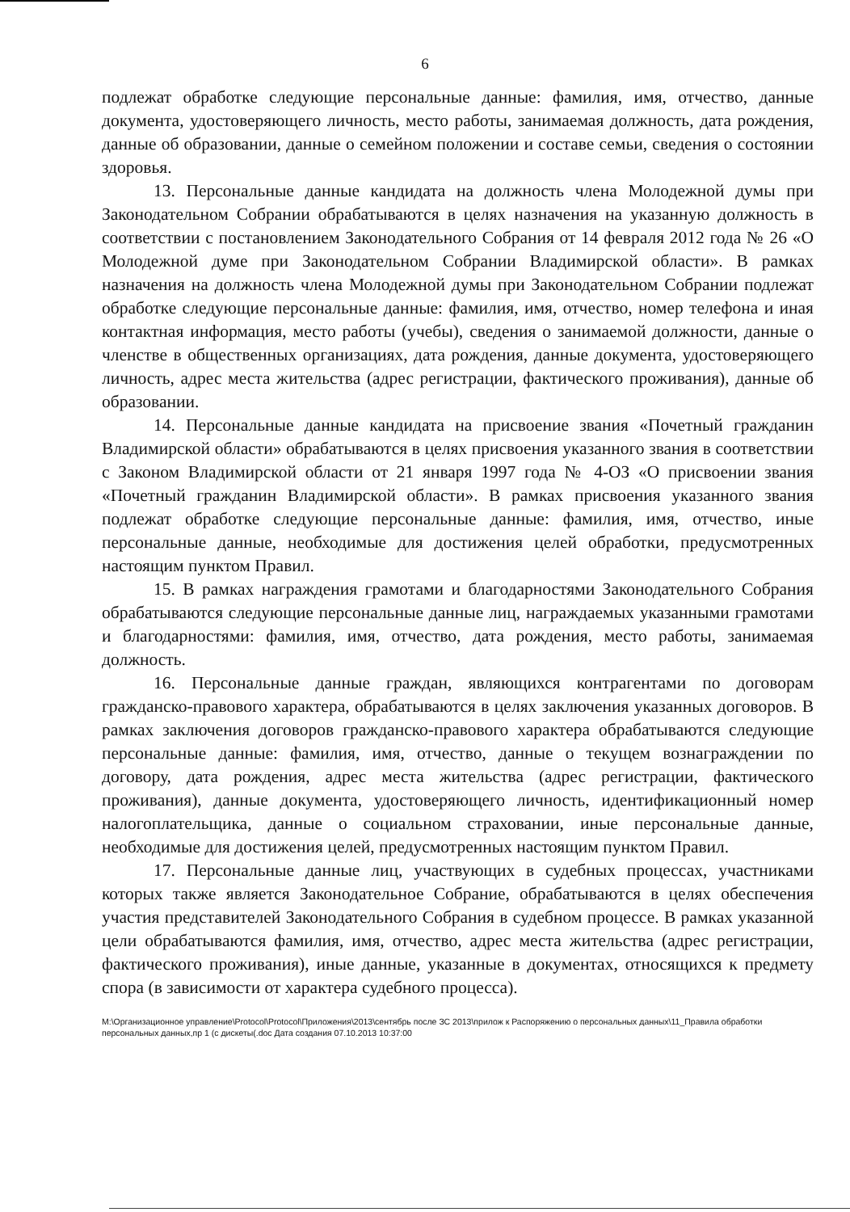6
подлежат обработке следующие персональные данные: фамилия, имя, отчество, данные документа, удостоверяющего личность, место работы, занимаемая должность, дата рождения, данные об образовании, данные о семейном положении и составе семьи, сведения о состоянии здоровья.
13. Персональные данные кандидата на должность члена Молодежной думы при Законодательном Собрании обрабатываются в целях назначения на указанную должность в соответствии с постановлением Законодательного Собрания от 14 февраля 2012 года № 26 «О Молодежной думе при Законодательном Собрании Владимирской области». В рамках назначения на должность члена Молодежной думы при Законодательном Собрании подлежат обработке следующие персональные данные: фамилия, имя, отчество, номер телефона и иная контактная информация, место работы (учебы), сведения о занимаемой должности, данные о членстве в общественных организациях, дата рождения, данные документа, удостоверяющего личность, адрес места жительства (адрес регистрации, фактического проживания), данные об образовании.
14. Персональные данные кандидата на присвоение звания «Почетный гражданин Владимирской области» обрабатываются в целях присвоения указанного звания в соответствии с Законом Владимирской области от 21 января 1997 года № 4-ОЗ «О присвоении звания «Почетный гражданин Владимирской области». В рамках присвоения указанного звания подлежат обработке следующие персональные данные: фамилия, имя, отчество, иные персональные данные, необходимые для достижения целей обработки, предусмотренных настоящим пунктом Правил.
15. В рамках награждения грамотами и благодарностями Законодательного Собрания обрабатываются следующие персональные данные лиц, награждаемых указанными грамотами и благодарностями: фамилия, имя, отчество, дата рождения, место работы, занимаемая должность.
16. Персональные данные граждан, являющихся контрагентами по договорам гражданско-правового характера, обрабатываются в целях заключения указанных договоров. В рамках заключения договоров гражданско-правового характера обрабатываются следующие персональные данные: фамилия, имя, отчество, данные о текущем вознаграждении по договору, дата рождения, адрес места жительства (адрес регистрации, фактического проживания), данные документа, удостоверяющего личность, идентификационный номер налогоплательщика, данные о социальном страховании, иные персональные данные, необходимые для достижения целей, предусмотренных настоящим пунктом Правил.
17. Персональные данные лиц, участвующих в судебных процессах, участниками которых также является Законодательное Собрание, обрабатываются в целях обеспечения участия представителей Законодательного Собрания в судебном процессе. В рамках указанной цели обрабатываются фамилия, имя, отчество, адрес места жительства (адрес регистрации, фактического проживания), иные данные, указанные в документах, относящихся к предмету спора (в зависимости от характера судебного процесса).
M:\Организационное управление\Protocol\Protocol\Приложения\2013\сентябрь после ЗС 2013\прилож к Распоряжению о персональных данных\11_Правила обработки персональных данных,пр 1 (с дискеты(.doc Дата создания 07.10.2013 10:37:00